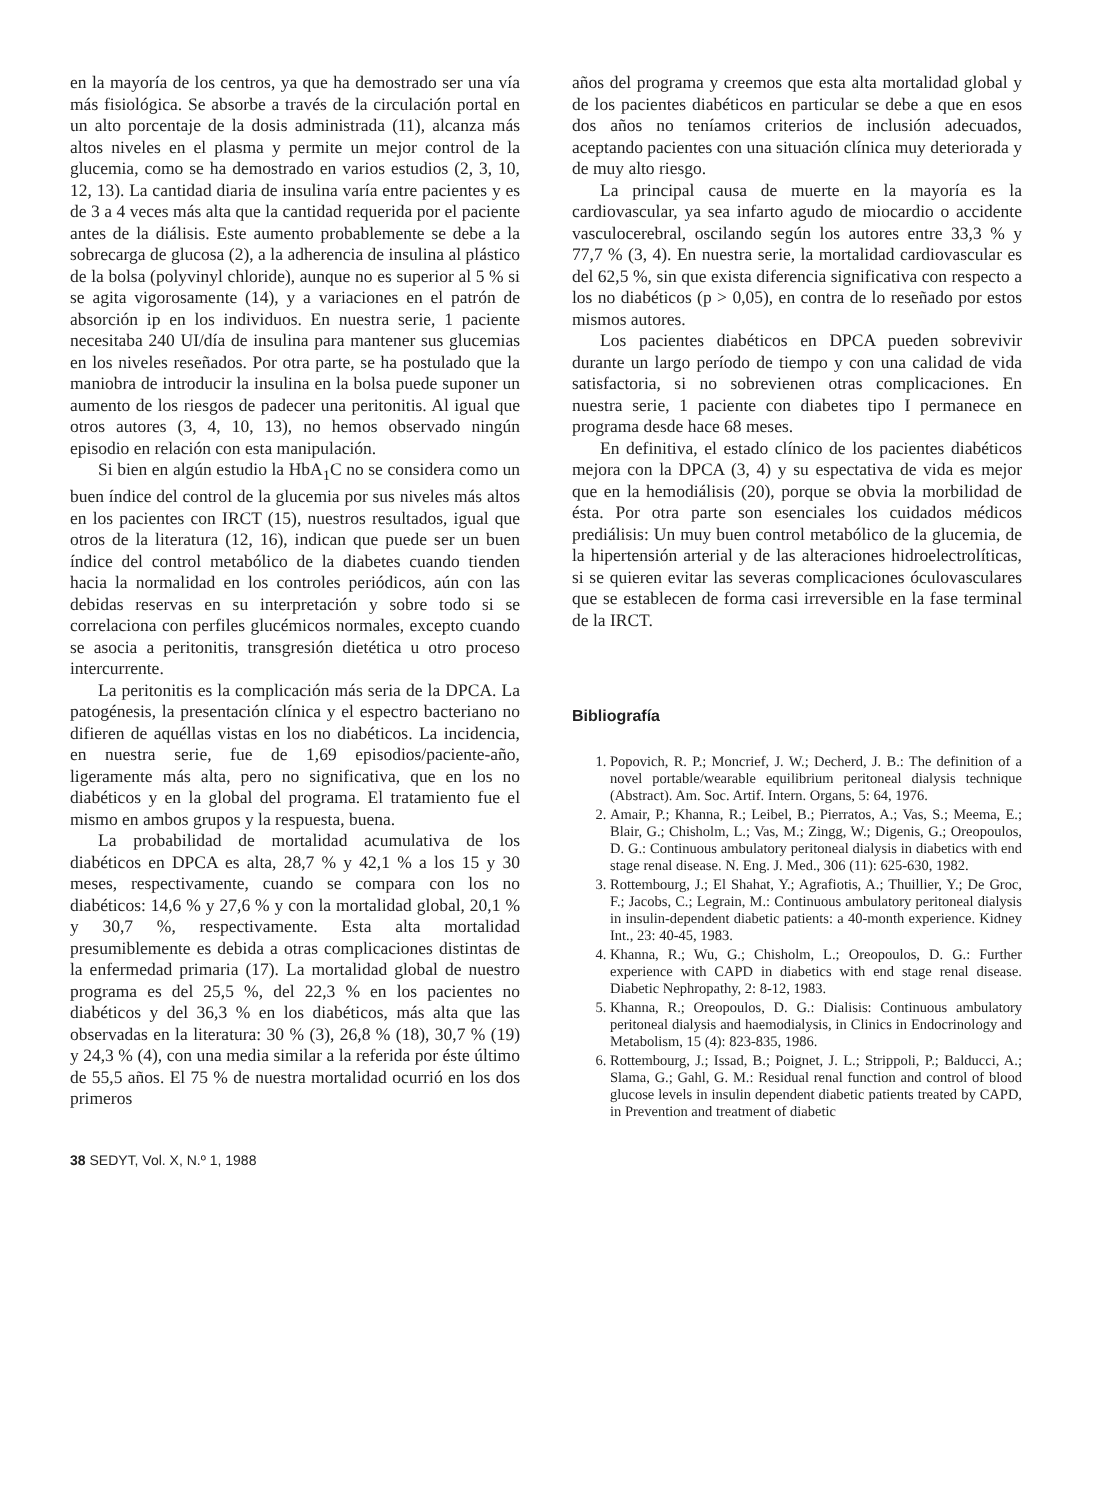en la mayoría de los centros, ya que ha demostrado ser una vía más fisiológica. Se absorbe a través de la circulación portal en un alto porcentaje de la dosis administrada (11), alcanza más altos niveles en el plasma y permite un mejor control de la glucemia, como se ha demostrado en varios estudios (2, 3, 10, 12, 13). La cantidad diaria de insulina varía entre pacientes y es de 3 a 4 veces más alta que la cantidad requerida por el paciente antes de la diálisis. Este aumento probablemente se debe a la sobrecarga de glucosa (2), a la adherencia de insulina al plástico de la bolsa (polyvinyl chloride), aunque no es superior al 5 % si se agita vigorosamente (14), y a variaciones en el patrón de absorción ip en los individuos. En nuestra serie, 1 paciente necesitaba 240 UI/día de insulina para mantener sus glucemias en los niveles reseñados. Por otra parte, se ha postulado que la maniobra de introducir la insulina en la bolsa puede suponer un aumento de los riesgos de padecer una peritonitis. Al igual que otros autores (3, 4, 10, 13), no hemos observado ningún episodio en relación con esta manipulación.
Si bien en algún estudio la HbA<sub>1</sub>C no se considera como un buen índice del control de la glucemia por sus niveles más altos en los pacientes con IRCT (15), nuestros resultados, igual que otros de la literatura (12, 16), indican que puede ser un buen índice del control metabólico de la diabetes cuando tienden hacia la normalidad en los controles periódicos, aún con las debidas reservas en su interpretación y sobre todo si se correlaciona con perfiles glucémicos normales, excepto cuando se asocia a peritonitis, transgresión dietética u otro proceso intercurrente.
La peritonitis es la complicación más seria de la DPCA. La patogénesis, la presentación clínica y el espectro bacteriano no difieren de aquéllas vistas en los no diabéticos. La incidencia, en nuestra serie, fue de 1,69 episodios/paciente-año, ligeramente más alta, pero no significativa, que en los no diabéticos y en la global del programa. El tratamiento fue el mismo en ambos grupos y la respuesta, buena.
La probabilidad de mortalidad acumulativa de los diabéticos en DPCA es alta, 28,7 % y 42,1 % a los 15 y 30 meses, respectivamente, cuando se compara con los no diabéticos: 14,6 % y 27,6 % y con la mortalidad global, 20,1 % y 30,7 %, respectivamente. Esta alta mortalidad presumiblemente es debida a otras complicaciones distintas de la enfermedad primaria (17). La mortalidad global de nuestro programa es del 25,5 %, del 22,3 % en los pacientes no diabéticos y del 36,3 % en los diabéticos, más alta que las observadas en la literatura: 30 % (3), 26,8 % (18), 30,7 % (19) y 24,3 % (4), con una media similar a la referida por éste último de 55,5 años. El 75 % de nuestra mortalidad ocurrió en los dos primeros
años del programa y creemos que esta alta mortalidad global y de los pacientes diabéticos en particular se debe a que en esos dos años no teníamos criterios de inclusión adecuados, aceptando pacientes con una situación clínica muy deteriorada y de muy alto riesgo.
La principal causa de muerte en la mayoría es la cardiovascular, ya sea infarto agudo de miocardio o accidente vasculocerebral, oscilando según los autores entre 33,3 % y 77,7 % (3, 4). En nuestra serie, la mortalidad cardiovascular es del 62,5 %, sin que exista diferencia significativa con respecto a los no diabéticos (p > 0,05), en contra de lo reseñado por estos mismos autores.
Los pacientes diabéticos en DPCA pueden sobrevivir durante un largo período de tiempo y con una calidad de vida satisfactoria, si no sobrevienen otras complicaciones. En nuestra serie, 1 paciente con diabetes tipo I permanece en programa desde hace 68 meses.
En definitiva, el estado clínico de los pacientes diabéticos mejora con la DPCA (3, 4) y su espectativa de vida es mejor que en la hemodiálisis (20), porque se obvia la morbilidad de ésta. Por otra parte son esenciales los cuidados médicos prediálisis: Un muy buen control metabólico de la glucemia, de la hipertensión arterial y de las alteraciones hidroelectrolíticas, si se quieren evitar las severas complicaciones óculovasculares que se establecen de forma casi irreversible en la fase terminal de la IRCT.
Bibliografía
1. Popovich, R. P.; Moncrief, J. W.; Decherd, J. B.: The definition of a novel portable/wearable equilibrium peritoneal dialysis technique (Abstract). Am. Soc. Artif. Intern. Organs, 5: 64, 1976.
2. Amair, P.; Khanna, R.; Leibel, B.; Pierratos, A.; Vas, S.; Meema, E.; Blair, G.; Chisholm, L.; Vas, M.; Zingg, W.; Digenis, G.; Oreopoulos, D. G.: Continuous ambulatory peritoneal dialysis in diabetics with end stage renal disease. N. Eng. J. Med., 306 (11): 625-630, 1982.
3. Rottembourg, J.; El Shahat, Y.; Agrafiotis, A.; Thuillier, Y.; De Groc, F.; Jacobs, C.; Legrain, M.: Continuous ambulatory peritoneal dialysis in insulin-dependent diabetic patients: a 40-month experience. Kidney Int., 23: 40-45, 1983.
4. Khanna, R.; Wu, G.; Chisholm, L.; Oreopoulos, D. G.: Further experience with CAPD in diabetics with end stage renal disease. Diabetic Nephropathy, 2: 8-12, 1983.
5. Khanna, R.; Oreopoulos, D. G.: Dialisis: Continuous ambulatory peritoneal dialysis and haemodialysis, in Clinics in Endocrinology and Metabolism, 15 (4): 823-835, 1986.
6. Rottembourg, J.; Issad, B.; Poignet, J. L.; Strippoli, P.; Balducci, A.; Slama, G.; Gahl, G. M.: Residual renal function and control of blood glucose levels in insulin dependent diabetic patients treated by CAPD, in Prevention and treatment of diabetic
38 SEDYT, Vol. X, N.º 1, 1988